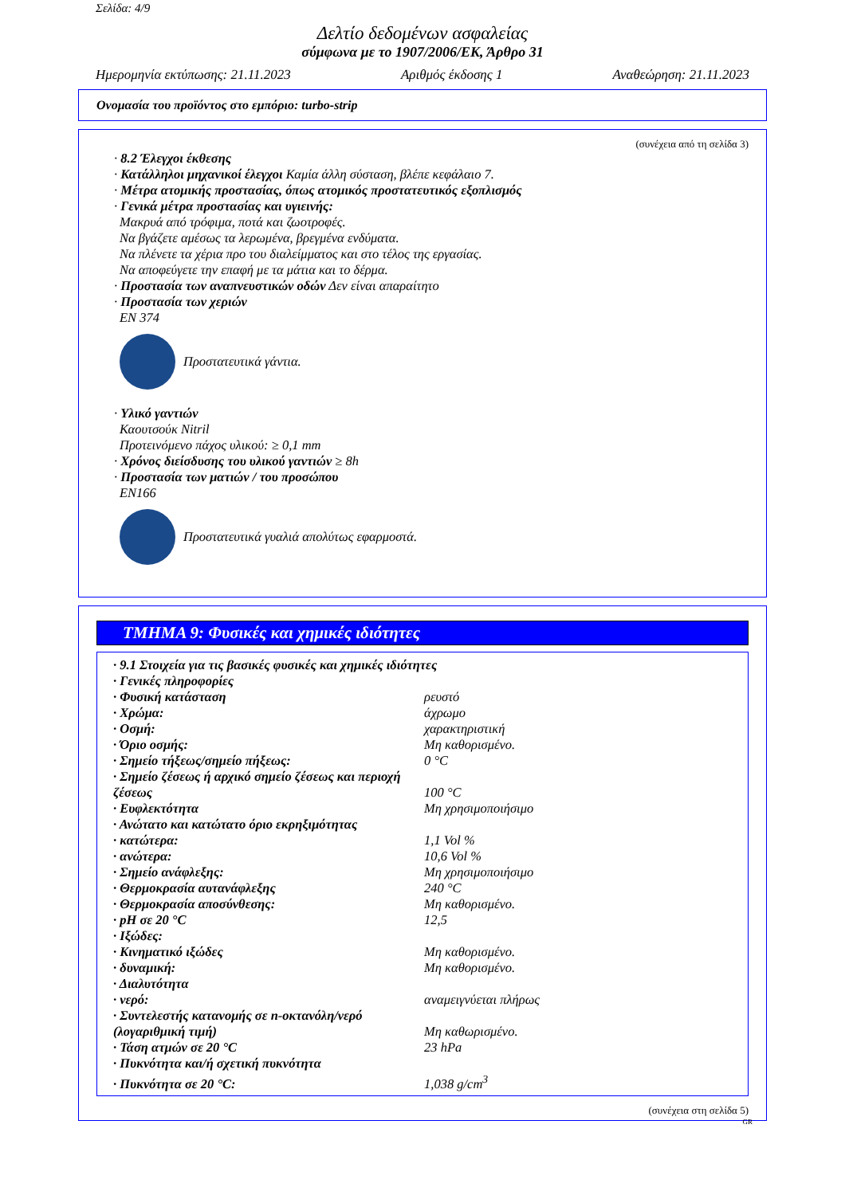Σελίδα: 4/9
Δελτίο δεδομένων ασφαλείας
σύμφωνα με το 1907/2006/ΕΚ, Άρθρο 31
Ημερομηνία εκτύπωσης: 21.11.2023 Αριθμός έκδοσης 1 Αναθεώρηση: 21.11.2023
Ονομασία του προϊόντος στο εμπόριο: turbo-strip
(συνέχεια από τη σελίδα 3)
· 8.2 Έλεγχοι έκθεσης
· Κατάλληλοι μηχανικοί έλεγχοι Καμία άλλη σύσταση, βλέπε κεφάλαιο 7.
· Μέτρα ατομικής προστασίας, όπως ατομικός προστατευτικός εξοπλισμός
· Γενικά μέτρα προστασίας και υγιεινής:
Μακρυά από τρόφιμα, ποτά και ζωοτροφές.
Να βγάζετε αμέσως τα λερωμένα, βρεγμένα ενδύματα.
Να πλένετε τα χέρια προ του διαλείμματος και στο τέλος της εργασίας.
Να αποφεύγετε την επαφή με τα μάτια και το δέρμα.
· Προστασία των αναπνευστικών οδών Δεν είναι απαραίτητο
· Προστασία των χεριών
EN 374
Προστατευτικά γάντια.
· Υλικό γαντιών
Καουτσούκ Nitril
Προτεινόμενο πάχος υλικού: ≥ 0,1 mm
· Χρόνος διείσδυσης του υλικού γαντιών ≥ 8h
· Προστασία των ματιών / του προσώπου
EN166
Προστατευτικά γυαλιά απολύτως εφαρμοστά.
ΤΜΗΜΑ 9: Φυσικές και χημικές ιδιότητες
| · 9.1 Στοιχεία για τις βασικές φυσικές και χημικές ιδιότητες | |
| · Γενικές πληροφορίες | |
| · Φυσική κατάσταση | ρευστό |
| · Χρώμα: | άχρωμο |
| · Οσμή: | χαρακτηριστική |
| · Όριο οσμής: | Μη καθορισμένο. |
| · Σημείο τήξεως/σημείο πήξεως: | 0 °C |
| · Σημείο ζέσεως ή αρχικό σημείο ζέσεως και περιοχή ζέσεως | 100 °C |
| · Ευφλεκτότητα | Μη χρησιμοποιήσιμο |
| · Ανώτατο και κατώτατο όριο εκρηξιμότητας | |
| · κατώτερα: | 1,1 Vol % |
| · ανώτερα: | 10,6 Vol % |
| · Σημείο ανάφλεξης: | Μη χρησιμοποιήσιμο |
| · Θερμοκρασία αυτανάφλεξης | 240 °C |
| · Θερμοκρασία αποσύνθεσης: | Μη καθορισμένο. |
| · pH σε 20 °C | 12,5 |
| · Ιξώδες: | |
| · Κινηματικό ιξώδες | Μη καθορισμένο. |
| · δυναμική: | Μη καθορισμένο. |
| · Διαλυτότητα | |
| · νερό: | αναμειγνύεται πλήρως |
| · Συντελεστής κατανομής σε n-οκτανόλη/νερό (λογαριθμική τιμή) | Μη καθωρισμένο. |
| · Τάση ατμών σε 20 °C | 23 hPa |
| · Πυκνότητα και/ή σχετική πυκνότητα | |
| · Πυκνότητα σε 20 °C: | 1,038 g/cm<sup>3</sup> |
(συνέχεια στη σελίδα 5)
GR